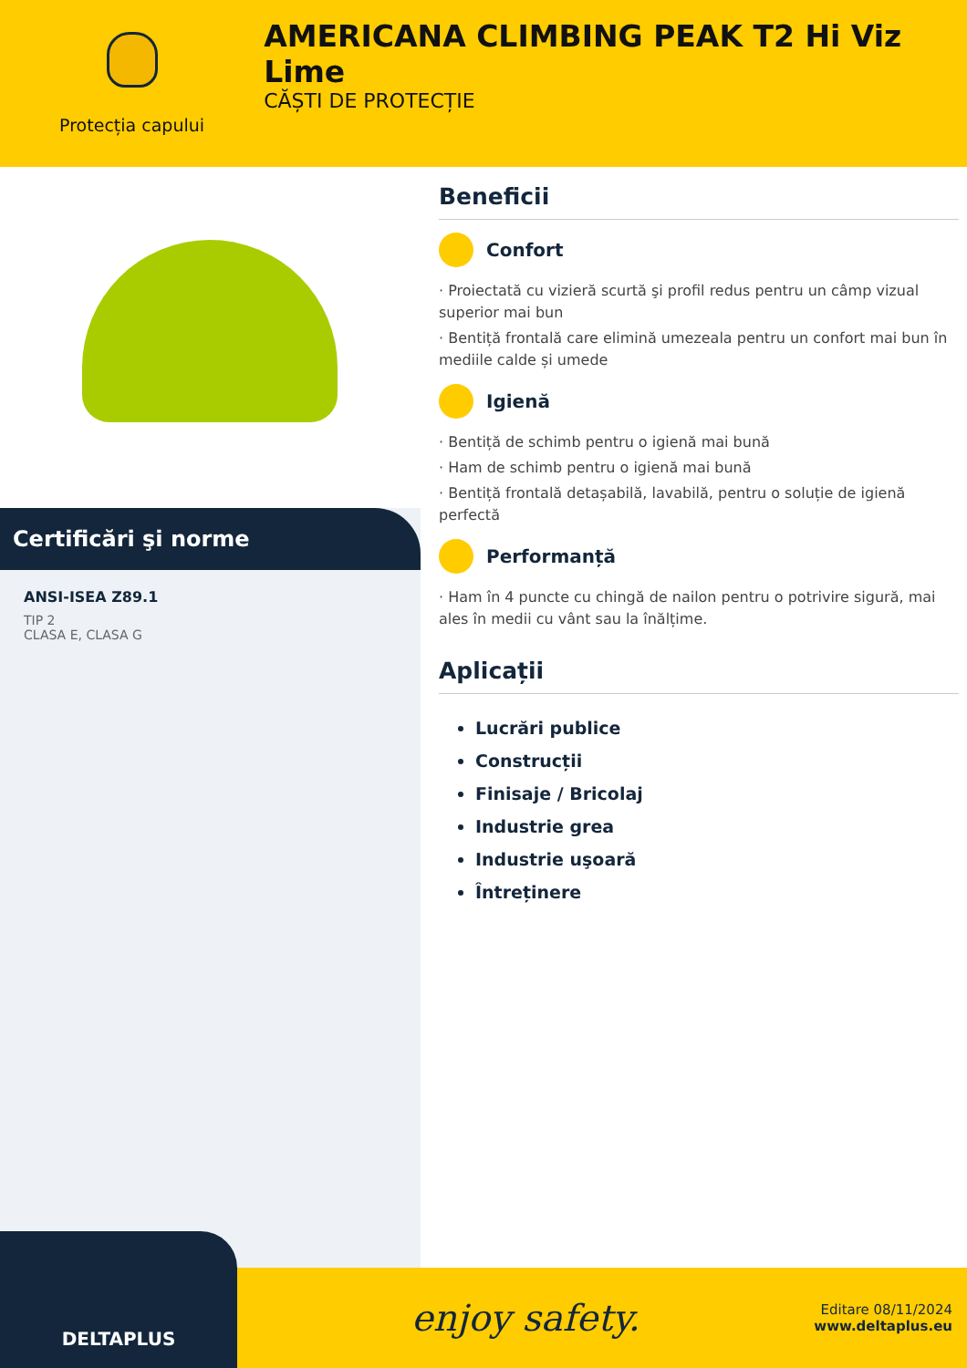Protecția capului
AMERICANA CLIMBING PEAK T2 Hi Viz Lime
CĂȘTI DE PROTECȚIE
Certificări şi norme
ANSI-ISEA Z89.1
TIP 2
CLASA E, CLASA G
Beneficii
Confort
· Proiectată cu vizieră scurtă şi profil redus pentru un câmp vizual superior mai bun
· Bentiță frontală care elimină umezeala pentru un confort mai bun în mediile calde și umede
Igienă
· Bentiță de schimb pentru o igienă mai bună
· Ham de schimb pentru o igienă mai bună
· Bentiță frontală detașabilă, lavabilă, pentru o soluție de igienă perfectă
Performanță
· Ham în 4 puncte cu chingă de nailon pentru o potrivire sigură, mai ales în medii cu vânt sau la înălțime.
Aplicații
Lucrări publice
Construcții
Finisaje / Bricolaj
Industrie grea
Industrie uşoară
Întreținere
DELTAPLUS
enjoy safety.
Editare 08/11/2024
www.deltaplus.eu